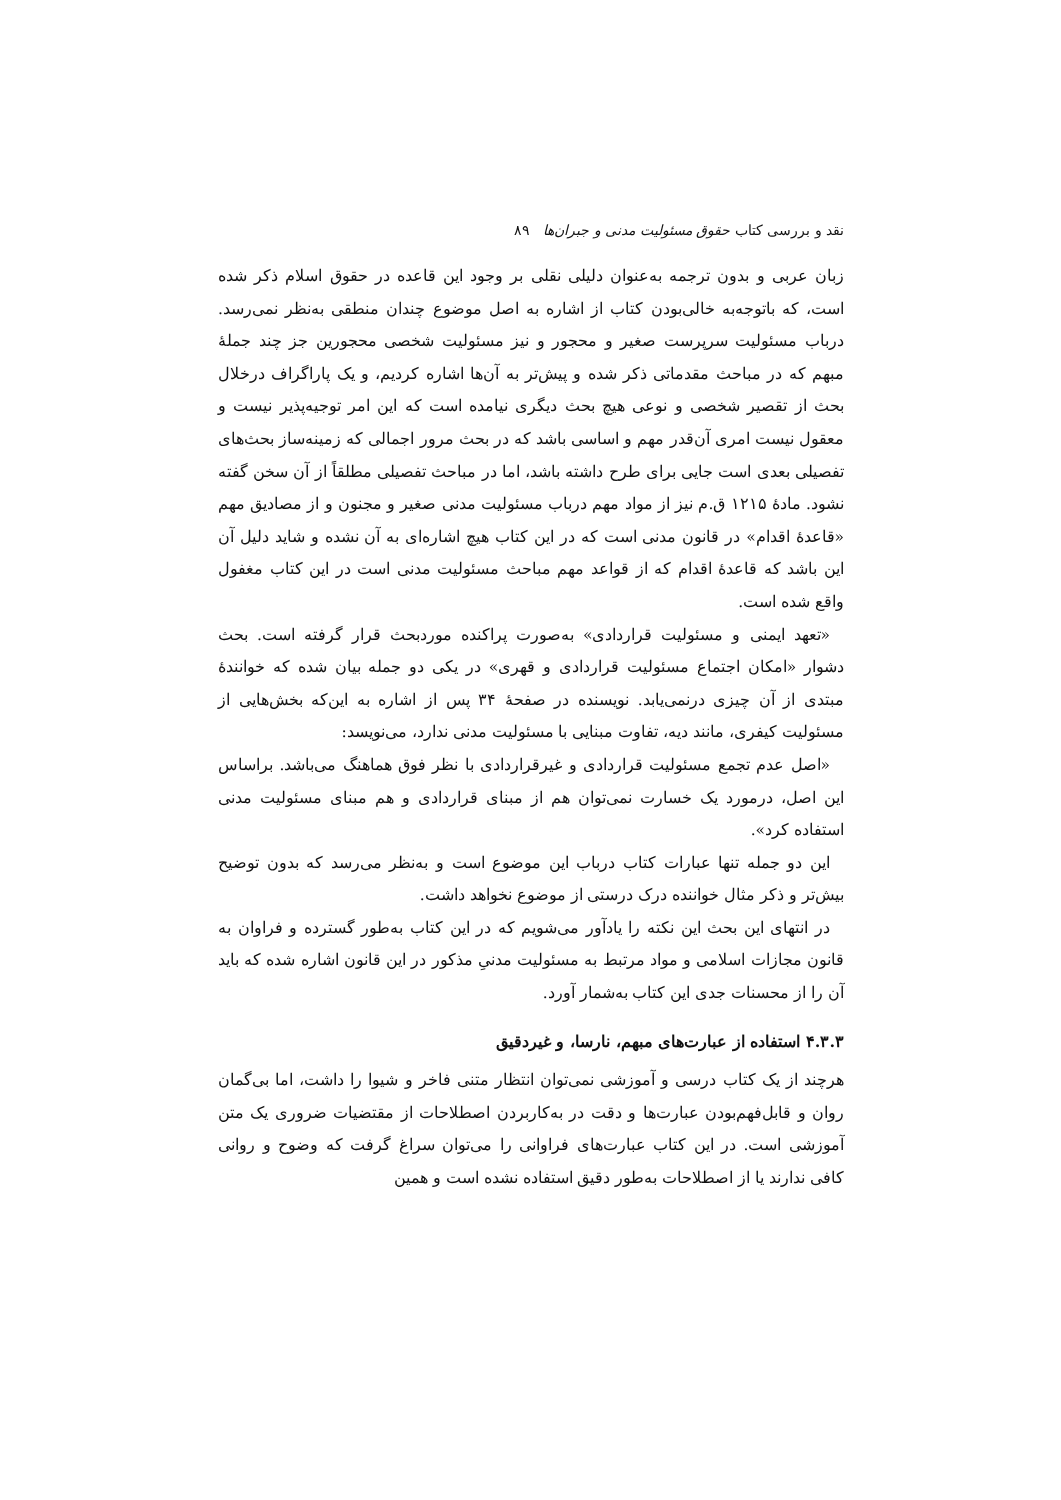نقد و بررسی کتاب حقوق مسئولیت مدنی و جبران‌ها ۸۹
زبان عربی و بدون ترجمه به‌عنوان دلیلی نقلی بر وجود این قاعده در حقوق اسلام ذکر شده است، که باتوجه‌به خالی‌بودن کتاب از اشاره به اصل موضوع چندان منطقی به‌نظر نمی‌رسد. درباب مسئولیت سرپرست صغیر و محجور و نیز مسئولیت شخصی محجورین جز چند جملهٔ مبهم که در مباحث مقدماتی ذکر شده و پیش‌تر به آن‌ها اشاره کردیم، و یک پاراگراف درخلال بحث از تقصیر شخصی و نوعی هیچ بحث دیگری نیامده است که این امر توجیه‌پذیر نیست و معقول نیست امری آن‌قدر مهم و اساسی باشد که در بحث مرور اجمالی که زمینه‌ساز بحث‌های تفصیلی بعدی است جایی برای طرح داشته باشد، اما در مباحث تفصیلی مطلقاً از آن سخن گفته نشود. مادهٔ ۱۲۱۵ ق.م نیز از مواد مهم درباب مسئولیت مدنی صغیر و مجنون و از مصادیق مهم «قاعدهٔ اقدام» در قانون مدنی است که در این کتاب هیچ اشاره‌ای به آن نشده و شاید دلیل آن این باشد که قاعدهٔ اقدام که از قواعد مهم مباحث مسئولیت مدنی است در این کتاب مغفول واقع شده است.
«تعهد ایمنی و مسئولیت قراردادی» به‌صورت پراکنده موردبحث قرار گرفته است. بحث دشوار «امکان اجتماع مسئولیت قراردادی و قهری» در یکی دو جمله بیان شده که خوانندهٔ مبتدی از آن چیزی درنمی‌یابد. نویسنده در صفحهٔ ۳۴ پس از اشاره به این‌که بخش‌هایی از مسئولیت کیفری، مانند دیه، تفاوت مبنایی با مسئولیت مدنی ندارد، می‌نویسد:
«اصل عدم تجمع مسئولیت قراردادی و غیرقراردادی با نظر فوق هماهنگ می‌باشد. براساس این اصل، درمورد یک خسارت نمی‌توان هم از مبنای قراردادی و هم مبنای مسئولیت مدنی استفاده کرد».
این دو جمله تنها عبارات کتاب درباب این موضوع است و به‌نظر می‌رسد که بدون توضیح بیش‌تر و ذکر مثال خواننده درک درستی از موضوع نخواهد داشت.
در انتهای این بحث این نکته را یادآور می‌شویم که در این کتاب به‌طور گسترده و فراوان به قانون مجازات اسلامی و مواد مرتبط به مسئولیت مدنیِ مذکور در این قانون اشاره شده که باید آن را از محسنات جدی این کتاب به‌شمار آورد.
۴.۳.۳ استفاده از عبارت‌های مبهم، نارسا، و غیردقیق
هرچند از یک کتاب درسی و آموزشی نمی‌توان انتظار متنی فاخر و شیوا را داشت، اما بی‌گمان روان و قابل‌فهم‌بودن عبارت‌ها و دقت در به‌کاربردن اصطلاحات از مقتضیات ضروری یک متن آموزشی است. در این کتاب عبارت‌های فراوانی را می‌توان سراغ گرفت که وضوح و روانی کافی ندارند یا از اصطلاحات به‌طور دقیق استفاده نشده است و همین